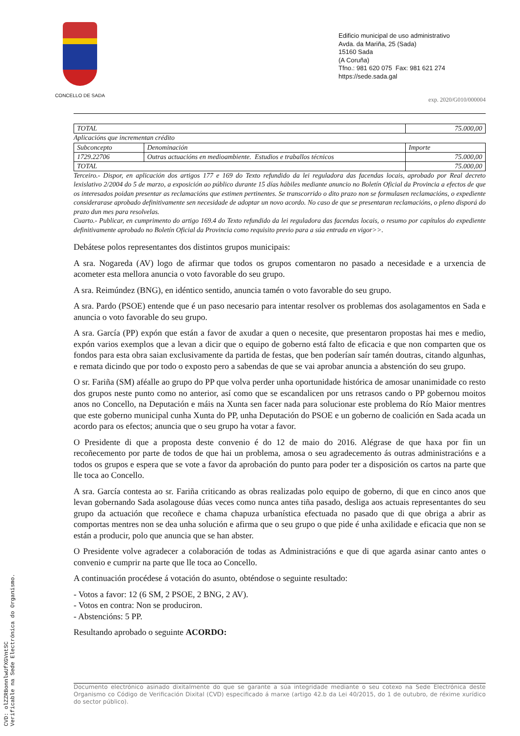CONCELLO DE SADA
Edificio municipal de uso administrativo
Avda. da Mariña, 25 (Sada)
15160 Sada
(A Coruña)
Tfno.: 981 620 075 Fax: 981 621 274
https://sede.sada.gal
exp. 2020/G010/000004
| TOTAL | 75.000,00 |
Aplicacións que incrementan crédito
| Subconcepto | Denominación | Importe |
| 1729.22706 | Outras actuacións en medioambiente. Estudios e traballos técnicos | 75.000,00 |
| TOTAL | | 75.000,00 |
Terceiro.- Dispor, en aplicación dos artigos 177 e 169 do Texto refundido da lei reguladora das facendas locais, aprobado por Real decreto lexislativo 2/2004 do 5 de marzo, a exposición ao público durante 15 días hábiles mediante anuncio no Boletín Oficial da Provincia a efectos de que os interesados poidan presentar as reclamacións que estimen pertinentes. Se transcorrido o dito prazo non se formulasen reclamacións, o expediente considerarase aprobado definitivamente sen necesidade de adoptar un novo acordo. No caso de que se presentaran reclamacións, o pleno disporá do prazo dun mes para resolvelas.
Cuarto.- Publicar, en cumprimento do artigo 169.4 do Texto refundido da lei reguladora das facendas locais, o resumo por capítulos do expediente definitivamente aprobado no Boletín Oficial da Provincia como requisito previo para a súa entrada en vigor>>.
Debátese polos representantes dos distintos grupos municipais:
A sra. Nogareda (AV) logo de afirmar que todos os grupos comentaron no pasado a necesidade e a urxencia de acometer esta mellora anuncia o voto favorable do seu grupo.
A sra. Reimúndez (BNG), en idéntico sentido, anuncia tamén o voto favorable do seu grupo.
A sra. Pardo (PSOE) entende que é un paso necesario para intentar resolver os problemas dos asolagamentos en Sada e anuncia o voto favorable do seu grupo.
A sra. García (PP) expón que están a favor de axudar a quen o necesite, que presentaron propostas hai mes e medio, expón varios exemplos que a levan a dicir que o equipo de goberno está falto de eficacia e que non comparten que os fondos para esta obra saian exclusivamente da partida de festas, que ben poderían saír tamén doutras, citando algunhas, e remata dicindo que por todo o exposto pero a sabendas de que se vai aprobar anuncia a abstención do seu grupo.
O sr. Fariña (SM) aféalle ao grupo do PP que volva perder unha oportunidade histórica de amosar unanimidade co resto dos grupos neste punto como no anterior, así como que se escandalicen por uns retrasos cando o PP gobernou moitos anos no Concello, na Deputación e máis na Xunta sen facer nada para solucionar este problema do Río Maior mentres que este goberno municipal cunha Xunta do PP, unha Deputación do PSOE e un goberno de coalición en Sada acada un acordo para os efectos; anuncia que o seu grupo ha votar a favor.
O Presidente di que a proposta deste convenio é do 12 de maio do 2016. Alégrase de que haxa por fin un recoñecemento por parte de todos de que hai un problema, amosa o seu agradecemento ás outras administracións e a todos os grupos e espera que se vote a favor da aprobación do punto para poder ter a disposición os cartos na parte que lle toca ao Concello.
A sra. García contesta ao sr. Fariña criticando as obras realizadas polo equipo de goberno, di que en cinco anos que levan gobernando Sada asolagouse dúas veces como nunca antes tiña pasado, desliga aos actuais representantes do seu grupo da actuación que recoñece e chama chapuza urbanística efectuada no pasado que di que obriga a abrir as comportas mentres non se dea unha solución e afirma que o seu grupo o que pide é unha axilidade e eficacia que non se están a producir, polo que anuncia que se han abster.
O Presidente volve agradecer a colaboración de todas as Administracións e que di que agarda asinar canto antes o convenio e cumprir na parte que lle toca ao Concello.
A continuación procédese á votación do asunto, obténdose o seguinte resultado:
- Votos a favor: 12 (6 SM, 2 PSOE, 2 BNG, 2 AV).
- Votos en contra: Non se produciron.
- Abstencións: 5 PP.
Resultando aprobado o seguinte ACORDO:
Documento electrónico asinado dixitalmente do que se garante a súa integridade mediante o seu cotexo na Sede Electrónica deste Organismo co Código de Verificación Dixital (CVD) especificado á marxe (artigo 42.b da Lei 40/2015, do 1 de outubro, de réxime xurídico do sector público).
CVD: olZZRBonnlwUfXGVntSC
Verificable na Sede Electrónica do Organismo.